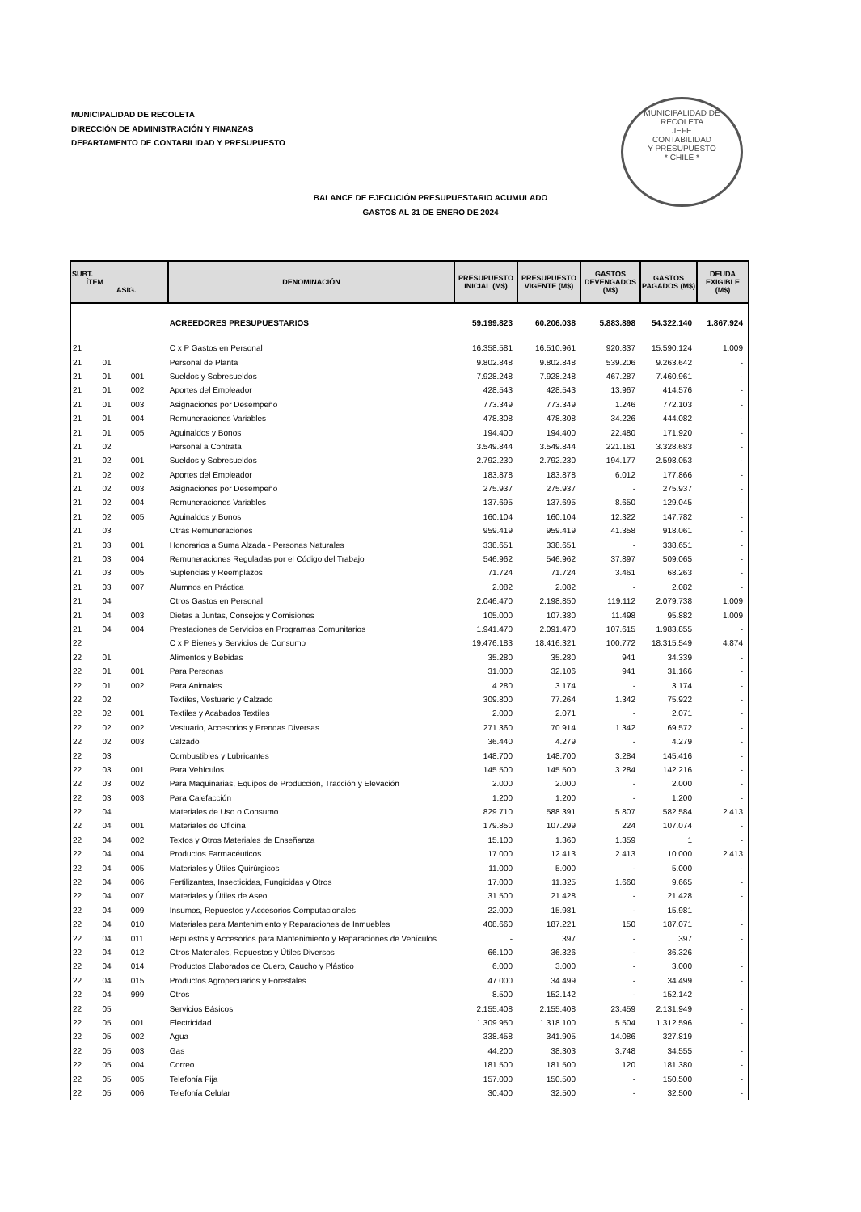MUNICIPALIDAD DE RECOLETA
DIRECCIÓN DE ADMINISTRACIÓN Y FINANZAS
DEPARTAMENTO DE CONTABILIDAD Y PRESUPUESTO
MUNICIPALIDAD DE RECOLETA
JEFE
CONTABILIDAD
Y PRESUPUESTO
* CHILE *
BALANCE DE EJECUCIÓN PRESUPUESTARIO ACUMULADO
GASTOS AL 31 DE ENERO DE 2024
| SUBT. ÍTEM ASIG. | | | DENOMINACIÓN | PRESUPUESTO INICIAL (M$) | PRESUPUESTO VIGENTE (M$) | GASTOS DEVENGADOS (M$) | GASTOS PAGADOS (M$) | DEUDA EXIGIBLE (M$) |
| --- | --- | --- | --- | --- | --- | --- | --- | --- |
| | | | ACREEDORES PRESUPUESTARIOS | 59.199.823 | 60.206.038 | 5.883.898 | 54.322.140 | 1.867.924 |
| 21 | | | C x P Gastos en Personal | 16.358.581 | 16.510.961 | 920.837 | 15.590.124 | 1.009 |
| 21 | 01 | | Personal de Planta | 9.802.848 | 9.802.848 | 539.206 | 9.263.642 | - |
| 21 | 01 | 001 | Sueldos y Sobresueldos | 7.928.248 | 7.928.248 | 467.287 | 7.460.961 | - |
| 21 | 01 | 002 | Aportes del Empleador | 428.543 | 428.543 | 13.967 | 414.576 | - |
| 21 | 01 | 003 | Asignaciones por Desempeño | 773.349 | 773.349 | 1.246 | 772.103 | - |
| 21 | 01 | 004 | Remuneraciones Variables | 478.308 | 478.308 | 34.226 | 444.082 | - |
| 21 | 01 | 005 | Aguinaldos y Bonos | 194.400 | 194.400 | 22.480 | 171.920 | - |
| 21 | 02 | | Personal a Contrata | 3.549.844 | 3.549.844 | 221.161 | 3.328.683 | - |
| 21 | 02 | 001 | Sueldos y Sobresueldos | 2.792.230 | 2.792.230 | 194.177 | 2.598.053 | - |
| 21 | 02 | 002 | Aportes del Empleador | 183.878 | 183.878 | 6.012 | 177.866 | - |
| 21 | 02 | 003 | Asignaciones por Desempeño | 275.937 | 275.937 | - | 275.937 | - |
| 21 | 02 | 004 | Remuneraciones Variables | 137.695 | 137.695 | 8.650 | 129.045 | - |
| 21 | 02 | 005 | Aguinaldos y Bonos | 160.104 | 160.104 | 12.322 | 147.782 | - |
| 21 | 03 | | Otras Remuneraciones | 959.419 | 959.419 | 41.358 | 918.061 | - |
| 21 | 03 | 001 | Honorarios a Suma Alzada - Personas Naturales | 338.651 | 338.651 | - | 338.651 | - |
| 21 | 03 | 004 | Remuneraciones Reguladas por el Código del Trabajo | 546.962 | 546.962 | 37.897 | 509.065 | - |
| 21 | 03 | 005 | Suplencias y Reemplazos | 71.724 | 71.724 | 3.461 | 68.263 | - |
| 21 | 03 | 007 | Alumnos en Práctica | 2.082 | 2.082 | - | 2.082 | - |
| 21 | 04 | | Otros Gastos en Personal | 2.046.470 | 2.198.850 | 119.112 | 2.079.738 | 1.009 |
| 21 | 04 | 003 | Dietas a Juntas, Consejos y Comisiones | 105.000 | 107.380 | 11.498 | 95.882 | 1.009 |
| 21 | 04 | 004 | Prestaciones de Servicios en Programas Comunitarios | 1.941.470 | 2.091.470 | 107.615 | 1.983.855 | - |
| 22 | | | C x P Bienes y Servicios de Consumo | 19.476.183 | 18.416.321 | 100.772 | 18.315.549 | 4.874 |
| 22 | 01 | | Alimentos y Bebidas | 35.280 | 35.280 | 941 | 34.339 | - |
| 22 | 01 | 001 | Para Personas | 31.000 | 32.106 | 941 | 31.166 | - |
| 22 | 01 | 002 | Para Animales | 4.280 | 3.174 | - | 3.174 | - |
| 22 | 02 | | Textiles, Vestuario y Calzado | 309.800 | 77.264 | 1.342 | 75.922 | - |
| 22 | 02 | 001 | Textiles y Acabados Textiles | 2.000 | 2.071 | - | 2.071 | - |
| 22 | 02 | 002 | Vestuario, Accesorios y Prendas Diversas | 271.360 | 70.914 | 1.342 | 69.572 | - |
| 22 | 02 | 003 | Calzado | 36.440 | 4.279 | - | 4.279 | - |
| 22 | 03 | | Combustibles y Lubricantes | 148.700 | 148.700 | 3.284 | 145.416 | - |
| 22 | 03 | 001 | Para Vehículos | 145.500 | 145.500 | 3.284 | 142.216 | - |
| 22 | 03 | 002 | Para Maquinarias, Equipos de Producción, Tracción y Elevación | 2.000 | 2.000 | - | 2.000 | - |
| 22 | 03 | 003 | Para Calefacción | 1.200 | 1.200 | - | 1.200 | - |
| 22 | 04 | | Materiales de Uso o Consumo | 829.710 | 588.391 | 5.807 | 582.584 | 2.413 |
| 22 | 04 | 001 | Materiales de Oficina | 179.850 | 107.299 | 224 | 107.074 | - |
| 22 | 04 | 002 | Textos y Otros Materiales de Enseñanza | 15.100 | 1.360 | 1.359 | 1 | - |
| 22 | 04 | 004 | Productos Farmacéuticos | 17.000 | 12.413 | 2.413 | 10.000 | 2.413 |
| 22 | 04 | 005 | Materiales y Útiles Quirúrgicos | 11.000 | 5.000 | - | 5.000 | - |
| 22 | 04 | 006 | Fertilizantes, Insecticidas, Fungicidas y Otros | 17.000 | 11.325 | 1.660 | 9.665 | - |
| 22 | 04 | 007 | Materiales y Útiles de Aseo | 31.500 | 21.428 | - | 21.428 | - |
| 22 | 04 | 009 | Insumos, Repuestos y Accesorios Computacionales | 22.000 | 15.981 | - | 15.981 | - |
| 22 | 04 | 010 | Materiales para Mantenimiento y Reparaciones de Inmuebles | 408.660 | 187.221 | 150 | 187.071 | - |
| 22 | 04 | 011 | Repuestos y Accesorios para Mantenimiento y Reparaciones de Vehículos | - | 397 | - | 397 | - |
| 22 | 04 | 012 | Otros Materiales, Repuestos y Útiles Diversos | 66.100 | 36.326 | - | 36.326 | - |
| 22 | 04 | 014 | Productos Elaborados de Cuero, Caucho y Plástico | 6.000 | 3.000 | - | 3.000 | - |
| 22 | 04 | 015 | Productos Agropecuarios y Forestales | 47.000 | 34.499 | - | 34.499 | - |
| 22 | 04 | 999 | Otros | 8.500 | 152.142 | - | 152.142 | - |
| 22 | 05 | | Servicios Básicos | 2.155.408 | 2.155.408 | 23.459 | 2.131.949 | - |
| 22 | 05 | 001 | Electricidad | 1.309.950 | 1.318.100 | 5.504 | 1.312.596 | - |
| 22 | 05 | 002 | Agua | 338.458 | 341.905 | 14.086 | 327.819 | - |
| 22 | 05 | 003 | Gas | 44.200 | 38.303 | 3.748 | 34.555 | - |
| 22 | 05 | 004 | Correo | 181.500 | 181.500 | 120 | 181.380 | - |
| 22 | 05 | 005 | Telefonía Fija | 157.000 | 150.500 | - | 150.500 | - |
| 22 | 05 | 006 | Telefonía Celular | 30.400 | 32.500 | - | 32.500 | - |